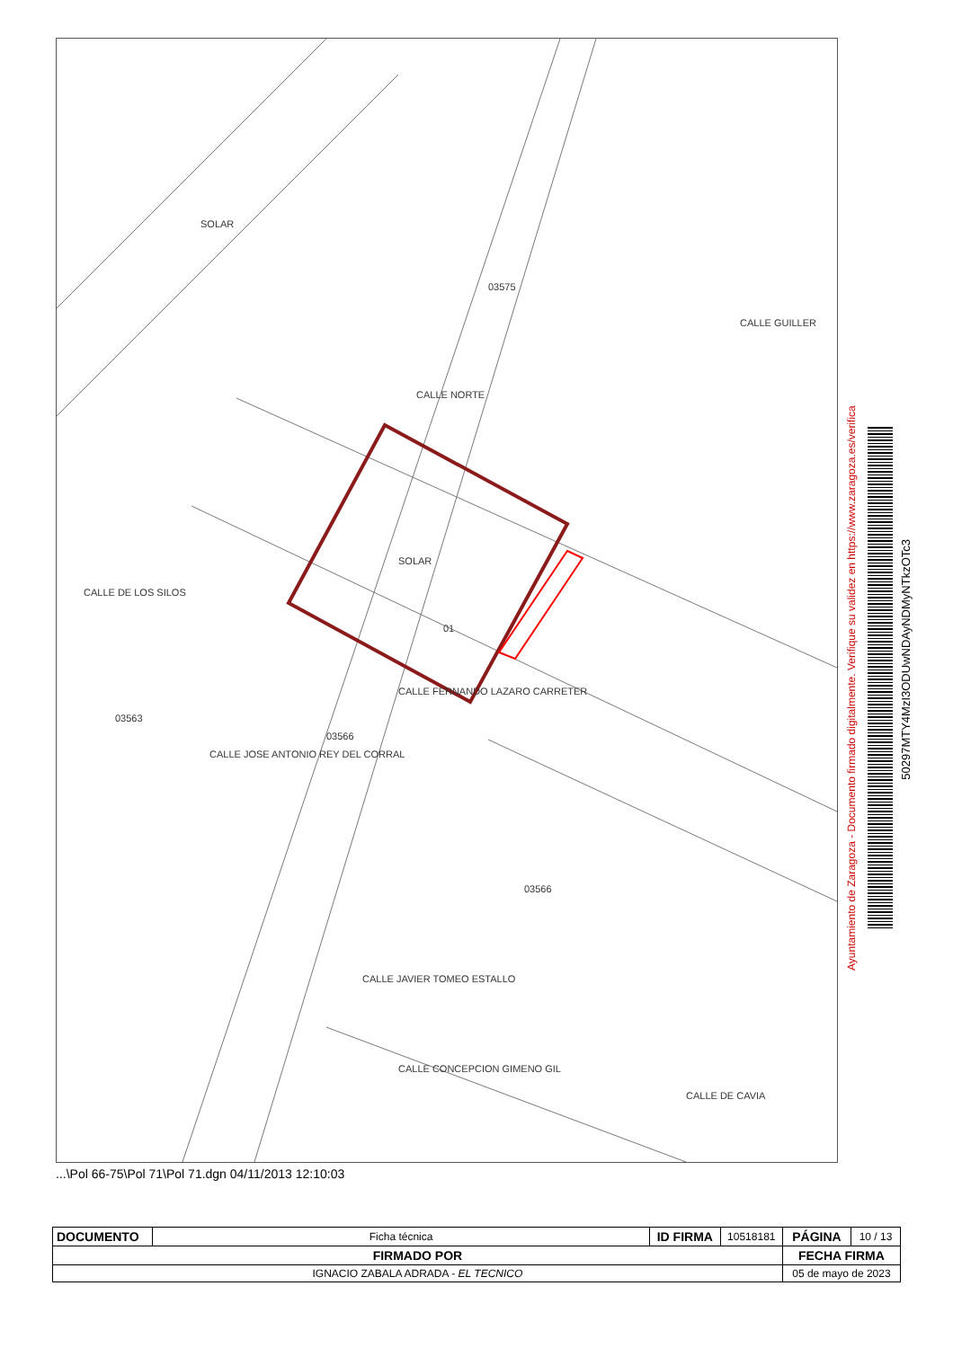SOLAR
01
SOLAR
03575
03566
03563
03566
CALLE NORTE
CALLE FERNANDO LAZARO CARRETER
CALLE CONCEPCION GIMENO GIL
CALLE GUILLER
CALLE DE LOS SILOS
CALLE JOSE ANTONIO REY DEL CORRAL
CALLE JAVIER TOMEO ESTALLO
CALLE DE CAVIA
...\Pol 66-75\Pol 71\Pol 71.dgn 04/11/2013 12:10:03
Ayuntamiento de Zaragoza - Documento firmado digitalmente. Verifique su validez en https://www.zaragoza.es/verifica
50297MTY4MzI3ODUwNDAyNDMyNTkzOTc3
| DOCUMENTO | Ficha técnica | ID FIRMA | 10518181 | PÁGINA | 10 / 13 |
| FIRMADO POR | | | | FECHA FIRMA | |
| IGNACIO ZABALA ADRADA - EL TECNICO | | | | 05 de mayo de 2023 | |